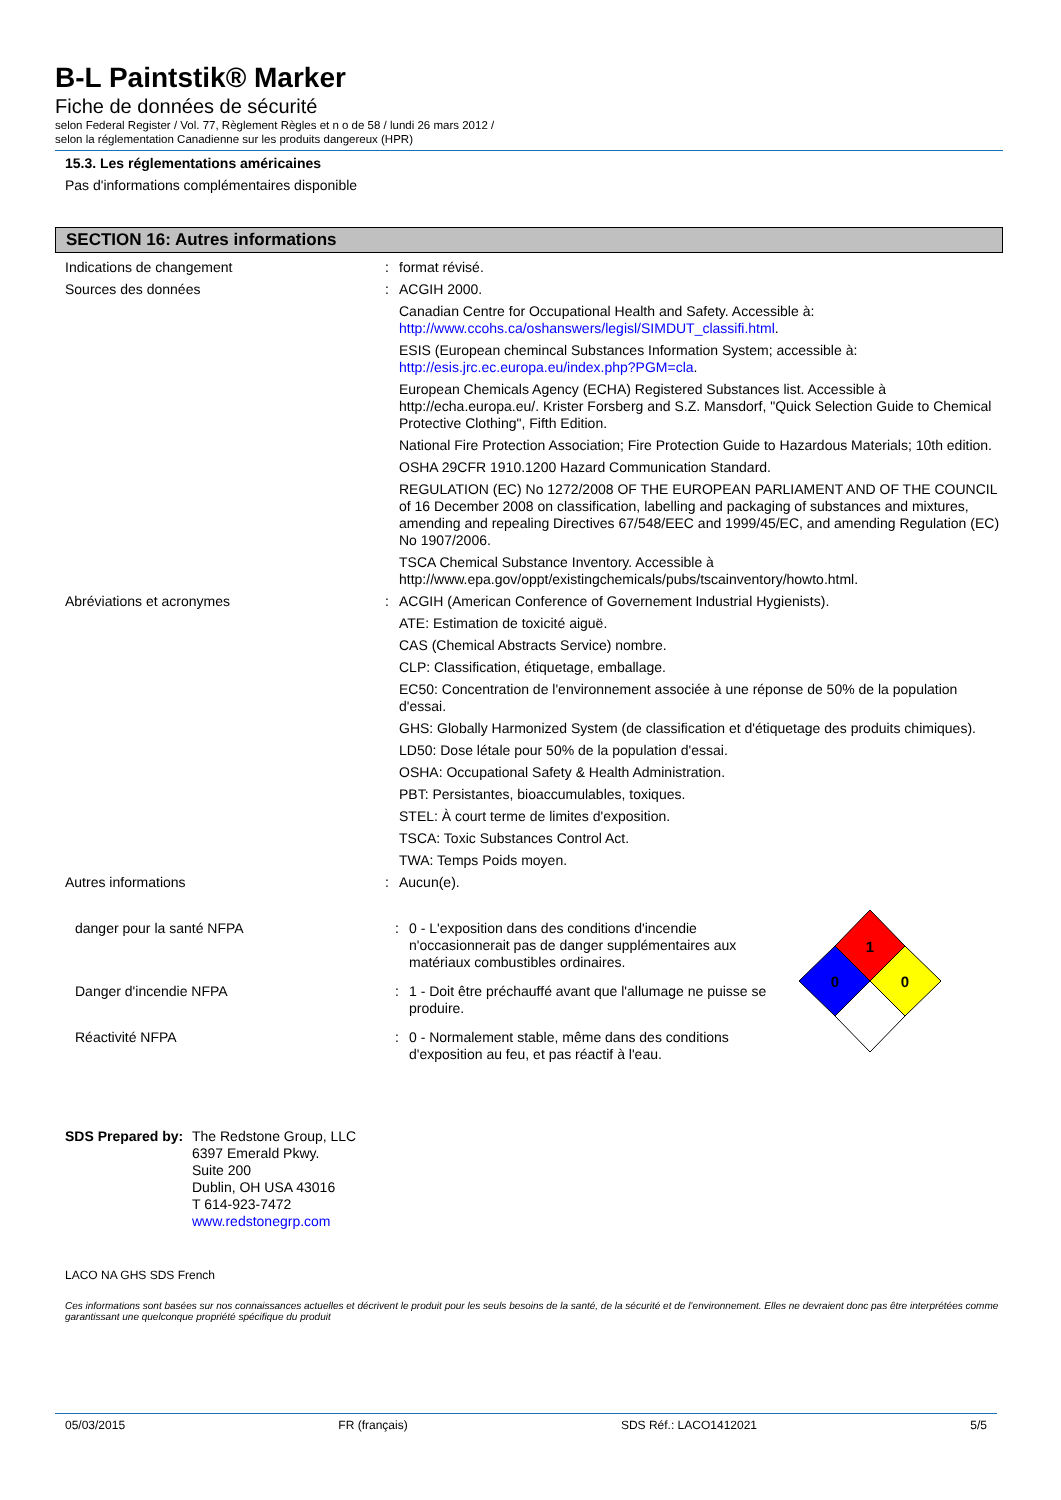B-L Paintstik® Marker
Fiche de données de sécurité
selon Federal Register / Vol. 77, Règlement Règles et n o de 58 / lundi 26 mars 2012 /
selon la réglementation Canadienne sur les produits dangereux (HPR)
15.3. Les réglementations américaines
Pas d'informations complémentaires disponible
SECTION 16: Autres informations
| Indications de changement | : | format révisé. |
| Sources des données | : | ACGIH 2000. |
| | | Canadian Centre for Occupational Health and Safety. Accessible à: http://www.ccohs.ca/oshanswers/legisl/SIMDUT_classifi.html . |
| | | ESIS (European chemincal Substances Information System; accessible à: http://esis.jrc.ec.europa.eu/index.php?PGM=cla . |
| | | European Chemicals Agency (ECHA) Registered Substances list. Accessible à http://echa.europa.eu/. Krister Forsberg and S.Z. Mansdorf, "Quick Selection Guide to Chemical Protective Clothing", Fifth Edition. |
| | | National Fire Protection Association; Fire Protection Guide to Hazardous Materials; 10th edition. |
| | | OSHA 29CFR 1910.1200 Hazard Communication Standard. |
| | | REGULATION (EC) No 1272/2008 OF THE EUROPEAN PARLIAMENT AND OF THE COUNCIL of 16 December 2008 on classification, labelling and packaging of substances and mixtures, amending and repealing Directives 67/548/EEC and 1999/45/EC, and amending Regulation (EC) No 1907/2006. |
| | | TSCA Chemical Substance Inventory. Accessible à http://www.epa.gov/oppt/existingchemicals/pubs/tscainventory/howto.html. |
| Abréviations et acronymes | : | ACGIH (American Conference of Governement Industrial Hygienists). |
| | | ATE: Estimation de toxicité aiguë. |
| | | CAS (Chemical Abstracts Service) nombre. |
| | | CLP: Classification, étiquetage, emballage. |
| | | EC50: Concentration de l'environnement associée à une réponse de 50% de la population d'essai. |
| | | GHS: Globally Harmonized System (de classification et d'étiquetage des produits chimiques). |
| | | LD50: Dose létale pour 50% de la population d'essai. |
| | | OSHA: Occupational Safety & Health Administration. |
| | | PBT: Persistantes, bioaccumulables, toxiques. |
| | | STEL: À court terme de limites d'exposition. |
| | | TSCA: Toxic Substances Control Act. |
| | | TWA: Temps Poids moyen. |
| Autres informations | : | Aucun(e). |
| danger pour la santé NFPA | : | 0 - L'exposition dans des conditions d'incendie n'occasionnerait pas de danger supplémentaires aux matériaux combustibles ordinaires. |
| Danger d'incendie NFPA | : | 1 - Doit être préchauffé avant que l'allumage ne puisse se produire. |
| Réactivité NFPA | : | 0 - Normalement stable, même dans des conditions d'exposition au feu, et pas réactif à l'eau. |
1
0
0
SDS Prepared by:
The Redstone Group, LLC
6397 Emerald Pkwy.
Suite 200
Dublin, OH USA 43016
T 614-923-7472
www.redstonegrp.com
LACO NA GHS SDS French
Ces informations sont basées sur nos connaissances actuelles et décrivent le produit pour les seuls besoins de la santé, de la sécurité et de l’environnement. Elles ne devraient donc pas être interprétées comme garantissant une quelconque propriété spécifique du produit
05/03/2015 FR (français) SDS Réf.: LACO1412021 5/5